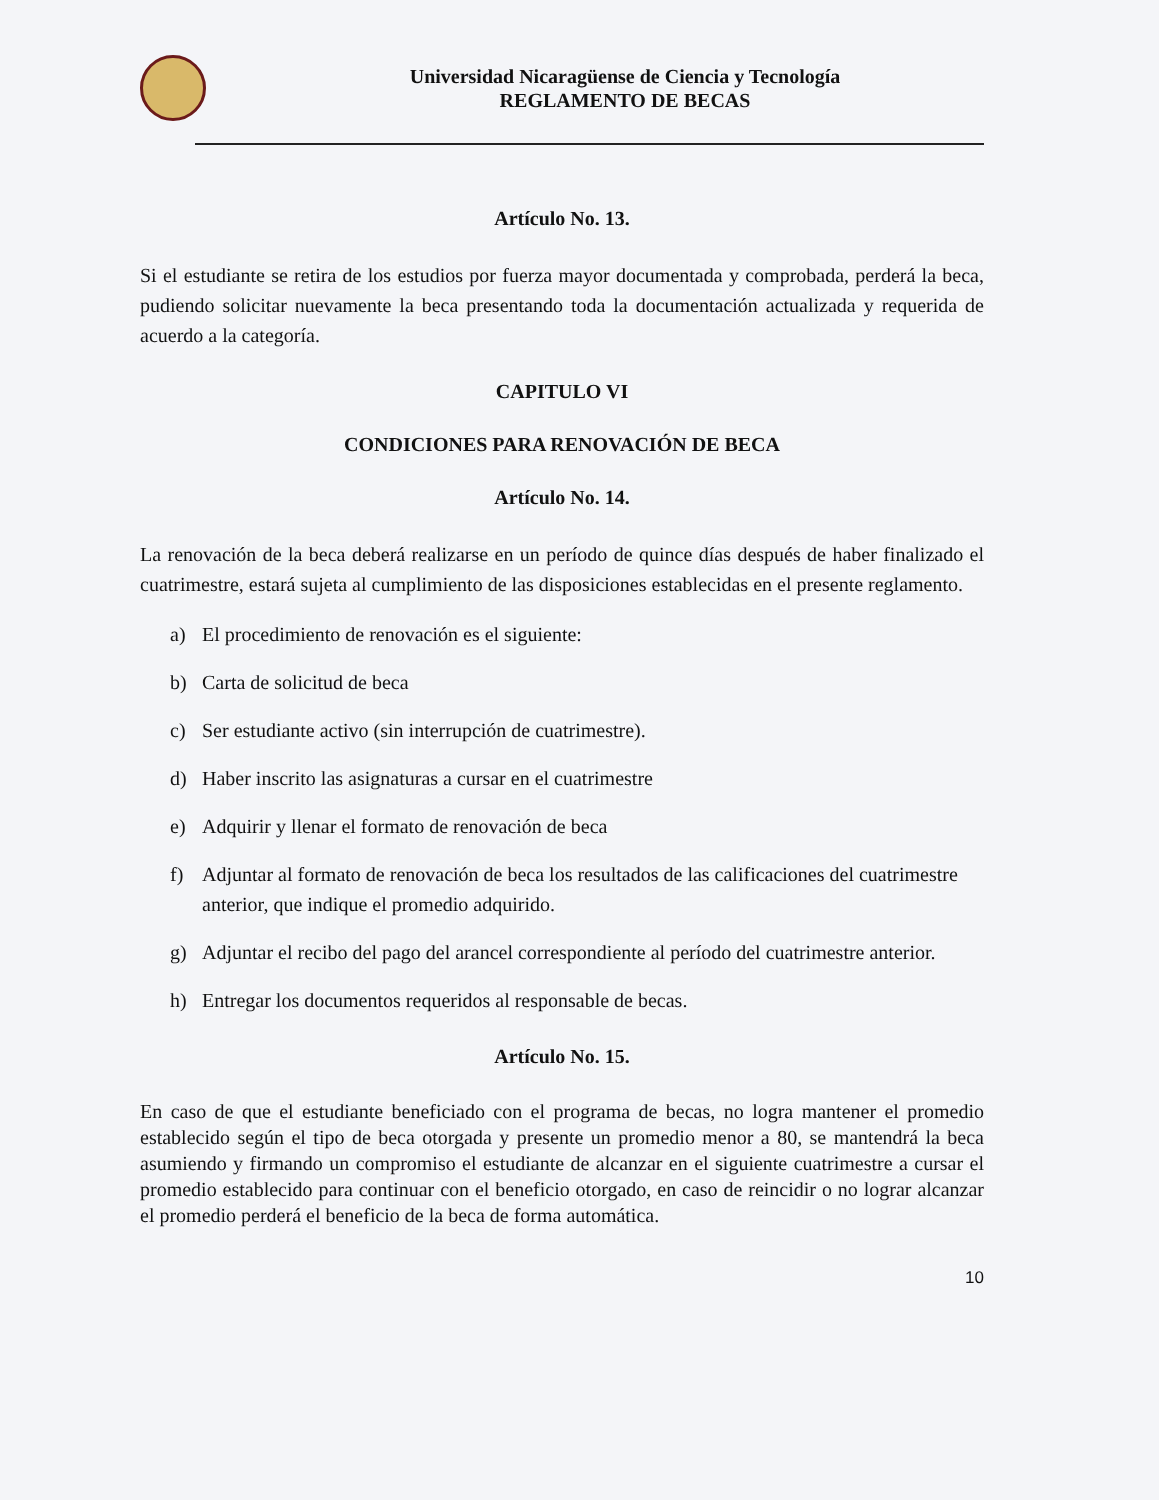Universidad Nicaragüense de Ciencia y Tecnología
REGLAMENTO DE BECAS
Artículo No. 13.
Si el estudiante se retira de los estudios por fuerza mayor documentada y comprobada, perderá la beca, pudiendo solicitar nuevamente la beca presentando toda la documentación actualizada y requerida de acuerdo a la categoría.
CAPITULO VI
CONDICIONES PARA RENOVACIÓN DE BECA
Artículo No. 14.
La renovación de la beca deberá realizarse en un período de quince días después de haber finalizado el cuatrimestre, estará sujeta al cumplimiento de las disposiciones establecidas en el presente reglamento.
a) El procedimiento de renovación es el siguiente:
b) Carta de solicitud de beca
c) Ser estudiante activo (sin interrupción de cuatrimestre).
d) Haber inscrito las asignaturas a cursar en el cuatrimestre
e) Adquirir y llenar el formato de renovación de beca
f) Adjuntar al formato de renovación de beca los resultados de las calificaciones del cuatrimestre anterior, que indique el promedio adquirido.
g) Adjuntar el recibo del pago del arancel correspondiente al período del cuatrimestre anterior.
h) Entregar los documentos requeridos al responsable de becas.
Artículo No. 15.
En caso de que el estudiante beneficiado con el programa de becas, no logra mantener el promedio establecido según el tipo de beca otorgada y presente un promedio menor a 80, se mantendrá la beca asumiendo y firmando un compromiso el estudiante de alcanzar en el siguiente cuatrimestre a cursar el promedio establecido para continuar con el beneficio otorgado, en caso de reincidir o no lograr alcanzar el promedio perderá el beneficio de la beca de forma automática.
10